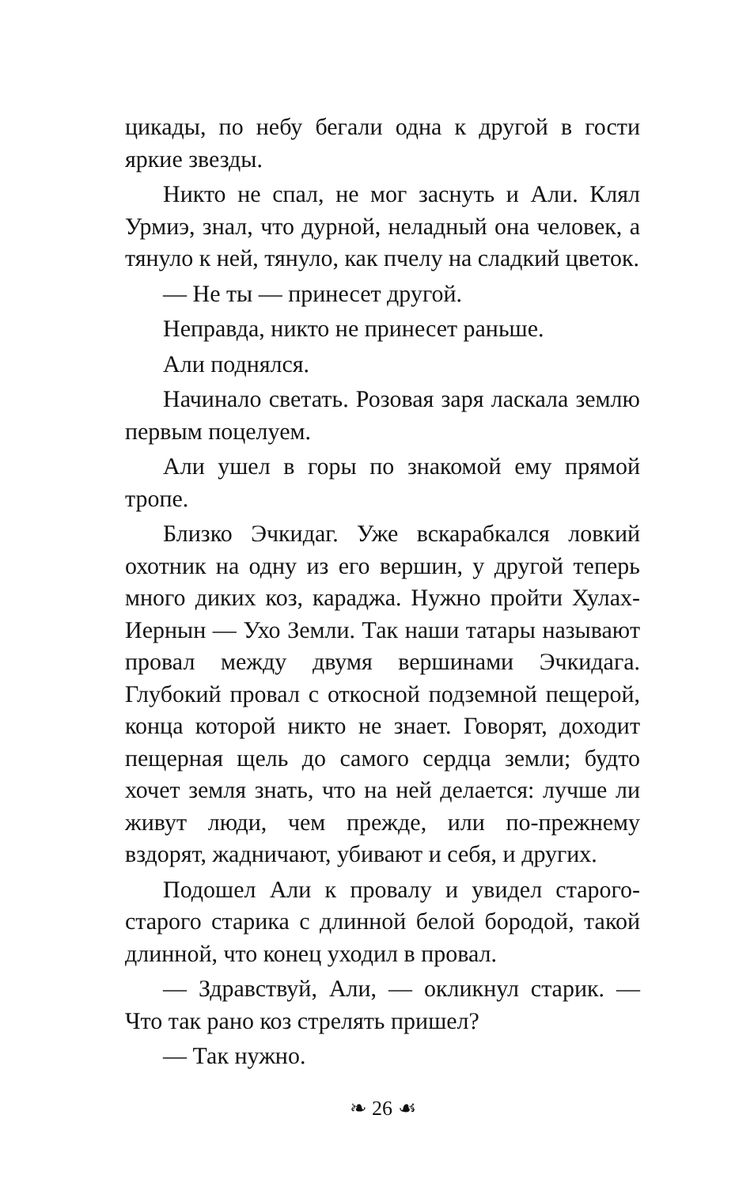цикады, по небу бегали одна к другой в гости яркие звезды.
Никто не спал, не мог заснуть и Али. Клял Урмиэ, знал, что дурной, неладный она человек, а тянуло к ней, тянуло, как пчелу на сладкий цветок.
— Не ты — принесет другой.
Неправда, никто не принесет раньше.
Али поднялся.
Начинало светать. Розовая заря ласкала землю первым поцелуем.
Али ушел в горы по знакомой ему прямой тропе.
Близко Эчкидаг. Уже вскарабкался ловкий охотник на одну из его вершин, у другой теперь много диких коз, караджа. Нужно пройти Хулах-Иернын — Ухо Земли. Так наши татары называют провал между двумя вершинами Эчкидага. Глубокий провал с откосной подземной пещерой, конца которой никто не знает. Говорят, доходит пещерная щель до самого сердца земли; будто хочет земля знать, что на ней делается: лучше ли живут люди, чем прежде, или по-прежнему вздорят, жадничают, убивают и себя, и других.
Подошел Али к провалу и увидел старого-старого старика с длинной белой бородой, такой длинной, что конец уходил в провал.
— Здравствуй, Али, — окликнул старик. — Что так рано коз стрелять пришел?
— Так нужно.
❧ 26 ☙